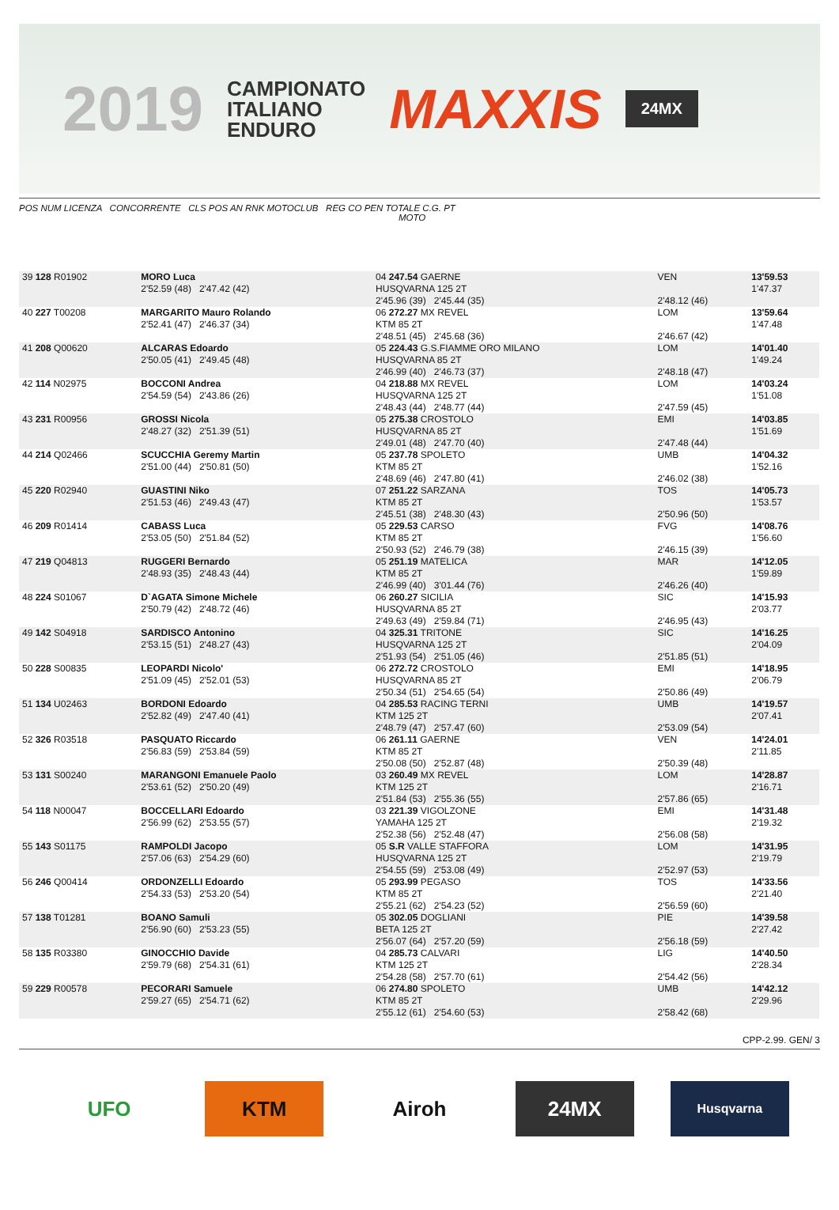2019
CAMPIONATO
ITALIANO
ENDURO
MAXXIS
24MX
POS NUM LICENZA CONCORRENTE CLS POS AN RNK MOTOCLUB REG CO PEN TOTALE C.G. PT
MOTO
| 39 128 R01902 | MORO Luca 2'52.59 (48) 2'47.42 (42) | 04 247.54 GAERNE HUSQVARNA 125 2T 2'45.96 (39) 2'45.44 (35) | VEN 2'48.12 (46) | 13'59.53 1'47.37 |
| 40 227 T00208 | MARGARITO Mauro Rolando 2'52.41 (47) 2'46.37 (34) | 06 272.27 MX REVEL KTM 85 2T 2'48.51 (45) 2'45.68 (36) | LOM 2'46.67 (42) | 13'59.64 1'47.48 |
| 41 208 Q00620 | ALCARAS Edoardo 2'50.05 (41) 2'49.45 (48) | 05 224.43 G.S.FIAMME ORO MILANO HUSQVARNA 85 2T 2'46.99 (40) 2'46.73 (37) | LOM 2'48.18 (47) | 14'01.40 1'49.24 |
| 42 114 N02975 | BOCCONI Andrea 2'54.59 (54) 2'43.86 (26) | 04 218.88 MX REVEL HUSQVARNA 125 2T 2'48.43 (44) 2'48.77 (44) | LOM 2'47.59 (45) | 14'03.24 1'51.08 |
| 43 231 R00956 | GROSSI Nicola 2'48.27 (32) 2'51.39 (51) | 05 275.38 CROSTOLO HUSQVARNA 85 2T 2'49.01 (48) 2'47.70 (40) | EMI 2'47.48 (44) | 14'03.85 1'51.69 |
| 44 214 Q02466 | SCUCCHIA Geremy Martin 2'51.00 (44) 2'50.81 (50) | 05 237.78 SPOLETO KTM 85 2T 2'48.69 (46) 2'47.80 (41) | UMB 2'46.02 (38) | 14'04.32 1'52.16 |
| 45 220 R02940 | GUASTINI Niko 2'51.53 (46) 2'49.43 (47) | 07 251.22 SARZANA KTM 85 2T 2'45.51 (38) 2'48.30 (43) | TOS 2'50.96 (50) | 14'05.73 1'53.57 |
| 46 209 R01414 | CABASS Luca 2'53.05 (50) 2'51.84 (52) | 05 229.53 CARSO KTM 85 2T 2'50.93 (52) 2'46.79 (38) | FVG 2'46.15 (39) | 14'08.76 1'56.60 |
| 47 219 Q04813 | RUGGERI Bernardo 2'48.93 (35) 2'48.43 (44) | 05 251.19 MATELICA KTM 85 2T 2'46.99 (40) 3'01.44 (76) | MAR 2'46.26 (40) | 14'12.05 1'59.89 |
| 48 224 S01067 | D`AGATA Simone Michele 2'50.79 (42) 2'48.72 (46) | 06 260.27 SICILIA HUSQVARNA 85 2T 2'49.63 (49) 2'59.84 (71) | SIC 2'46.95 (43) | 14'15.93 2'03.77 |
| 49 142 S04918 | SARDISCO Antonino 2'53.15 (51) 2'48.27 (43) | 04 325.31 TRITONE HUSQVARNA 125 2T 2'51.93 (54) 2'51.05 (46) | SIC 2'51.85 (51) | 14'16.25 2'04.09 |
| 50 228 S00835 | LEOPARDI Nicolo' 2'51.09 (45) 2'52.01 (53) | 06 272.72 CROSTOLO HUSQVARNA 85 2T 2'50.34 (51) 2'54.65 (54) | EMI 2'50.86 (49) | 14'18.95 2'06.79 |
| 51 134 U02463 | BORDONI Edoardo 2'52.82 (49) 2'47.40 (41) | 04 285.53 RACING TERNI KTM 125 2T 2'48.79 (47) 2'57.47 (60) | UMB 2'53.09 (54) | 14'19.57 2'07.41 |
| 52 326 R03518 | PASQUATO Riccardo 2'56.83 (59) 2'53.84 (59) | 06 261.11 GAERNE KTM 85 2T 2'50.08 (50) 2'52.87 (48) | VEN 2'50.39 (48) | 14'24.01 2'11.85 |
| 53 131 S00240 | MARANGONI Emanuele Paolo 2'53.61 (52) 2'50.20 (49) | 03 260.49 MX REVEL KTM 125 2T 2'51.84 (53) 2'55.36 (55) | LOM 2'57.86 (65) | 14'28.87 2'16.71 |
| 54 118 N00047 | BOCCELLARI Edoardo 2'56.99 (62) 2'53.55 (57) | 03 221.39 VIGOLZONE YAMAHA 125 2T 2'52.38 (56) 2'52.48 (47) | EMI 2'56.08 (58) | 14'31.48 2'19.32 |
| 55 143 S01175 | RAMPOLDI Jacopo 2'57.06 (63) 2'54.29 (60) | 05 S.R VALLE STAFFORA HUSQVARNA 125 2T 2'54.55 (59) 2'53.08 (49) | LOM 2'52.97 (53) | 14'31.95 2'19.79 |
| 56 246 Q00414 | ORDONZELLI Edoardo 2'54.33 (53) 2'53.20 (54) | 05 293.99 PEGASO KTM 85 2T 2'55.21 (62) 2'54.23 (52) | TOS 2'56.59 (60) | 14'33.56 2'21.40 |
| 57 138 T01281 | BOANO Samuli 2'56.90 (60) 2'53.23 (55) | 05 302.05 DOGLIANI BETA 125 2T 2'56.07 (64) 2'57.20 (59) | PIE 2'56.18 (59) | 14'39.58 2'27.42 |
| 58 135 R03380 | GINOCCHIO Davide 2'59.79 (68) 2'54.31 (61) | 04 285.73 CALVARI KTM 125 2T 2'54.28 (58) 2'57.70 (61) | LIG 2'54.42 (56) | 14'40.50 2'28.34 |
| 59 229 R00578 | PECORARI Samuele 2'59.27 (65) 2'54.71 (62) | 06 274.80 SPOLETO KTM 85 2T 2'55.12 (61) 2'54.60 (53) | UMB 2'58.42 (68) | 14'42.12 2'29.96 |
CPP-2.99. GEN/ 3
UFO KTM Airoh 24MX
Husqvarna